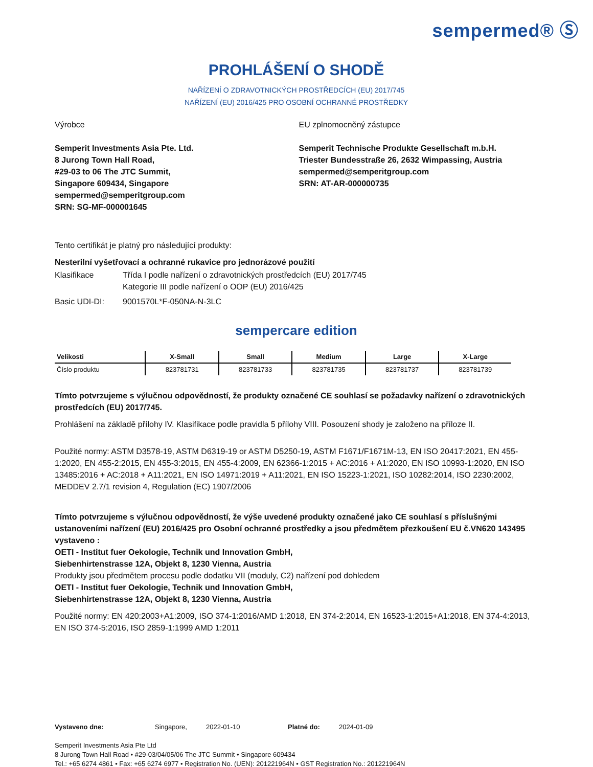sempermed® Ⓢ
PROHLÁŠENÍ O SHODĚ
NAŘÍZENÍ O ZDRAVOTNICKÝCH PROSTŘEDCÍCH (EU) 2017/745
NAŘÍZENÍ (EU) 2016/425 PRO OSOBNÍ OCHRANNÉ PROSTŘEDKY
Výrobce
Semperit Investments Asia Pte. Ltd.
8 Jurong Town Hall Road,
#29-03 to 06 The JTC Summit,
Singapore 609434, Singapore
sempermed@semperitgroup.com
SRN: SG-MF-000001645
EU zplnomocněný zástupce
Semperit Technische Produkte Gesellschaft m.b.H.
Triester Bundesstraße 26, 2632 Wimpassing, Austria
sempermed@semperitgroup.com
SRN: AT-AR-000000735
Tento certifikát je platný pro následující produkty:
Nesterilní vyšetřovací a ochranné rukavice pro jednorázové použití
Klasifikace Třída I podle nařízení o zdravotnických prostředcích (EU) 2017/745
Kategorie III podle nařízení o OOP (EU) 2016/425
Basic UDI-DI: 9001570L*F-050NA-N-3LC
sempercare edition
| Velikosti | X-Small | Small | Medium | Large | X-Large |
| --- | --- | --- | --- | --- | --- |
| Číslo produktu | 823781731 | 823781733 | 823781735 | 823781737 | 823781739 |
Tímto potvrzujeme s výlučnou odpovědností, že produkty označené CE souhlasí se požadavky nařízení o zdravotnických prostředcích (EU) 2017/745.
Prohlášení na základě přílohy IV. Klasifikace podle pravidla 5 přílohy VIII. Posouzení shody je založeno na příloze II.
Použité normy: ASTM D3578-19, ASTM D6319-19 or ASTM D5250-19, ASTM F1671/F1671M-13, EN ISO 20417:2021, EN 455-1:2020, EN 455-2:2015, EN 455-3:2015, EN 455-4:2009, EN 62366-1:2015 + AC:2016 + A1:2020, EN ISO 10993-1:2020, EN ISO 13485:2016 + AC:2018 + A11:2021, EN ISO 14971:2019 + A11:2021, EN ISO 15223-1:2021, ISO 10282:2014, ISO 2230:2002, MEDDEV 2.7/1 revision 4, Regulation (EC) 1907/2006
Tímto potvrzujeme s výlučnou odpovědností, že výše uvedené produkty označené jako CE souhlasí s příslušnými ustanoveními nařízení (EU) 2016/425 pro Osobní ochranné prostředky a jsou předmětem přezkoušení EU č.VN620 143495 vystaveno :
OETI - Institut fuer Oekologie, Technik und Innovation GmbH,
Siebenhirtenstrasse 12A, Objekt 8, 1230 Vienna, Austria
Produkty jsou předmětem procesu podle dodatku VII (moduly, C2) nařízení pod dohledem
OETI - Institut fuer Oekologie, Technik und Innovation GmbH,
Siebenhirtenstrasse 12A, Objekt 8, 1230 Vienna, Austria
Použité normy: EN 420:2003+A1:2009, ISO 374-1:2016/AMD 1:2018, EN 374-2:2014, EN 16523-1:2015+A1:2018, EN 374-4:2013, EN ISO 374-5:2016, ISO 2859-1:1999 AMD 1:2011
Vystaveno dne: Singapore, 2022-01-10 Platné do: 2024-01-09
Semperit Investments Asia Pte Ltd
8 Jurong Town Hall Road • #29-03/04/05/06 The JTC Summit • Singapore 609434
Tel.: +65 6274 4861 • Fax: +65 6274 6977 • Registration No. (UEN): 201221964N • GST Registration No.: 201221964N